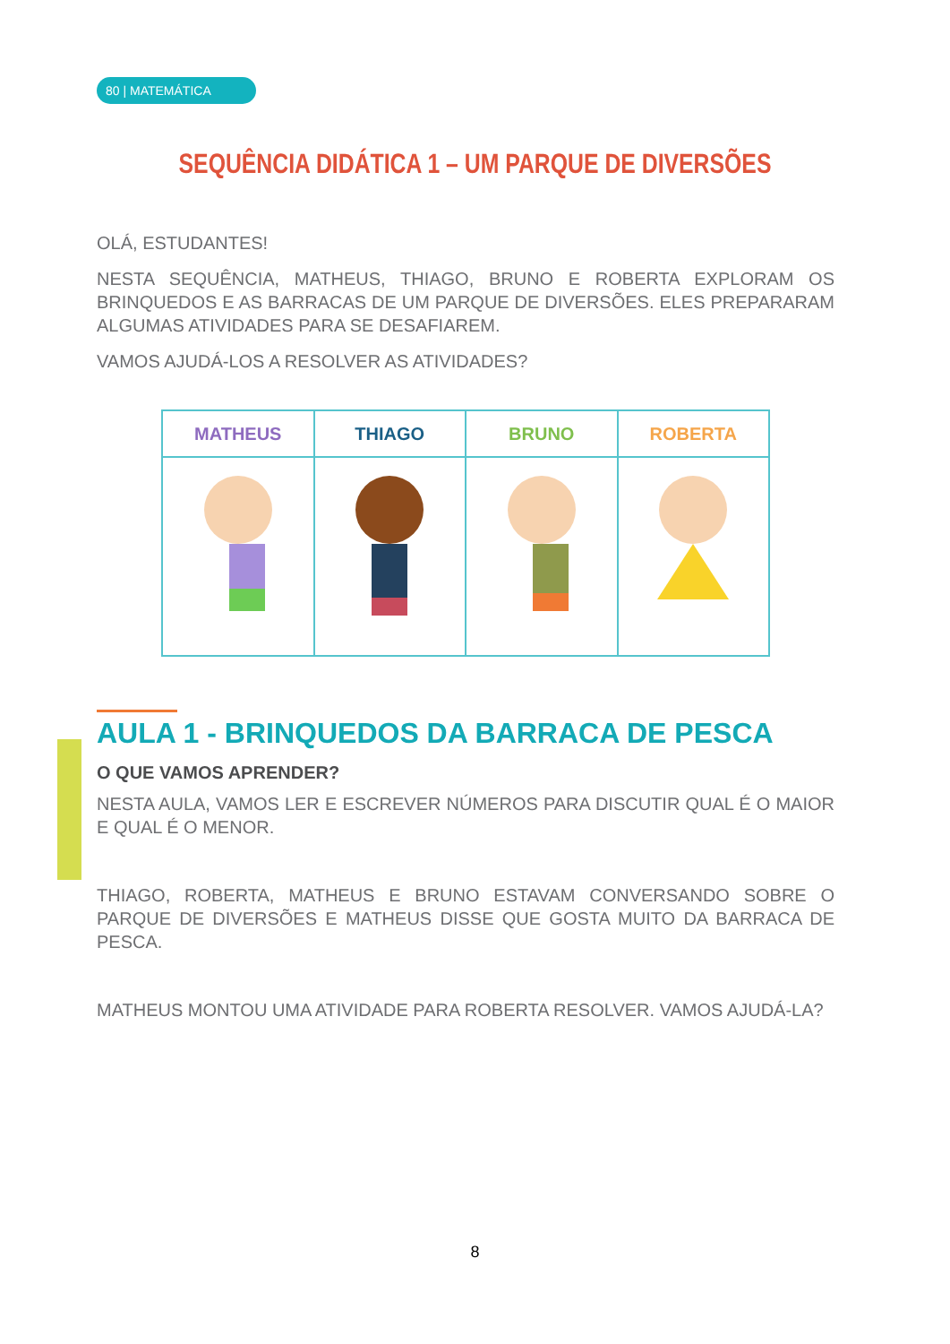80 | MATEMÁTICA
SEQUÊNCIA DIDÁTICA 1 – UM PARQUE DE DIVERSÕES
OLÁ, ESTUDANTES!
NESTA SEQUÊNCIA, MATHEUS, THIAGO, BRUNO E ROBERTA EXPLORAM OS BRINQUEDOS E AS BARRACAS DE UM PARQUE DE DIVERSÕES. ELES PREPARARAM ALGUMAS ATIVIDADES PARA SE DESAFIAREM.
VAMOS AJUDÁ-LOS A RESOLVER AS ATIVIDADES?
| MATHEUS | THIAGO | BRUNO | ROBERTA |
| --- | --- | --- | --- |
AULA 1 - BRINQUEDOS DA BARRACA DE PESCA
O QUE VAMOS APRENDER?
NESTA AULA, VAMOS LER E ESCREVER NÚMEROS PARA DISCUTIR QUAL É O MAIOR E QUAL É O MENOR.
THIAGO, ROBERTA, MATHEUS E BRUNO ESTAVAM CONVERSANDO SOBRE O PARQUE DE DIVERSÕES E MATHEUS DISSE QUE GOSTA MUITO DA BARRACA DE PESCA.
MATHEUS MONTOU UMA ATIVIDADE PARA ROBERTA RESOLVER. VAMOS AJUDÁ-LA?
8